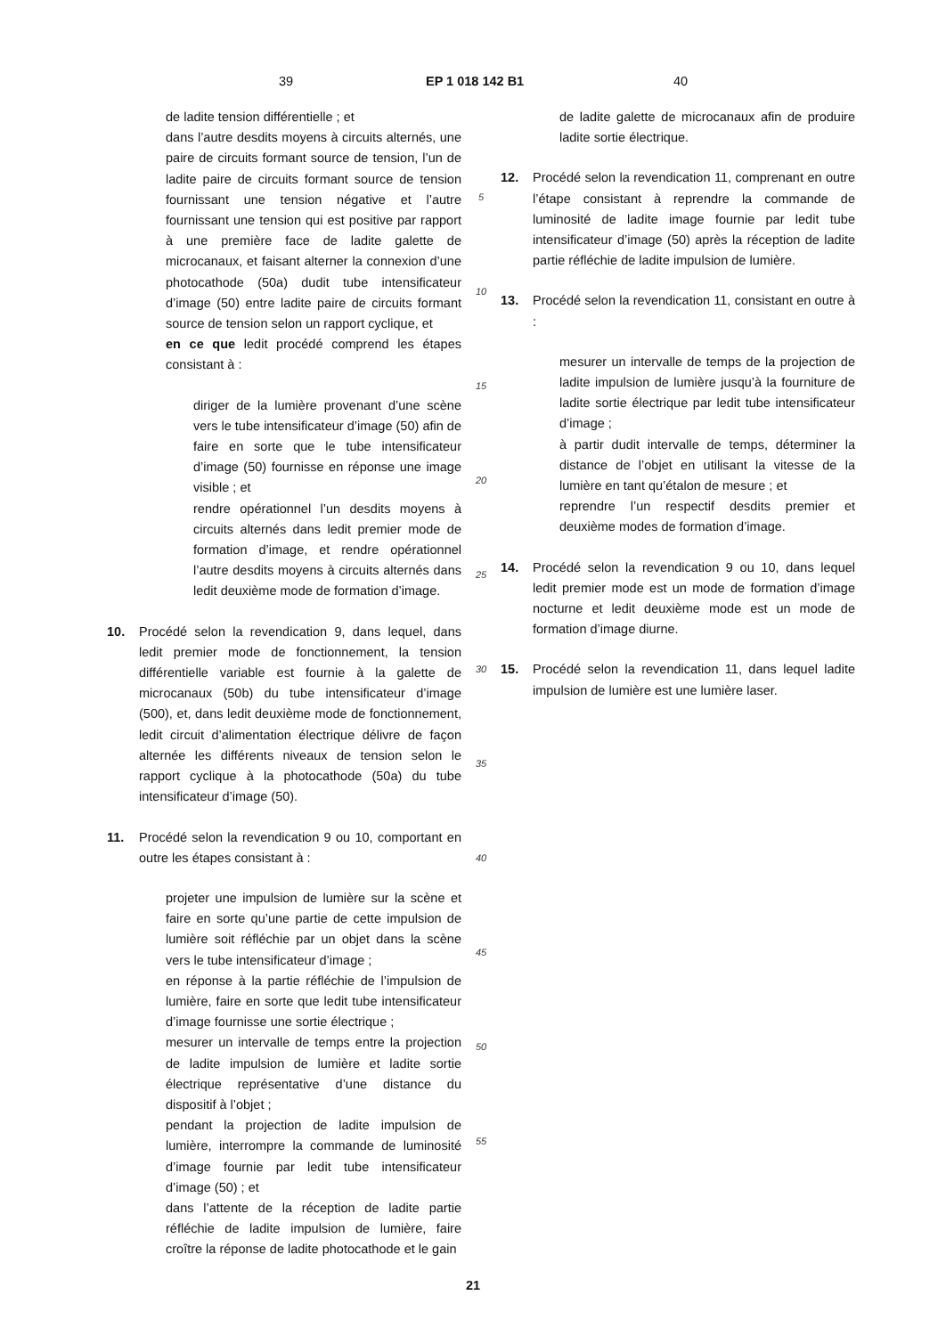39 EP 1 018 142 B1 40
de ladite tension différentielle ; et
dans l’autre desdits moyens à circuits alternés, une paire de circuits formant source de tension, l’un de ladite paire de circuits formant source de tension fournissant une tension négative et l’autre fournissant une tension qui est positive par rapport à une première face de ladite galette de microcanaux, et faisant alterner la connexion d’une photocathode (50a) dudit tube intensificateur d’image (50) entre ladite paire de circuits formant source de tension selon un rapport cyclique, et
en ce que ledit procédé comprend les étapes consistant à :
diriger de la lumière provenant d’une scène vers le tube intensificateur d’image (50) afin de faire en sorte que le tube intensificateur d’image (50) fournisse en réponse une image visible ; et
rendre opérationnel l’un desdits moyens à circuits alternés dans ledit premier mode de formation d’image, et rendre opérationnel l’autre desdits moyens à circuits alternés dans ledit deuxième mode de formation d’image.
10. Procédé selon la revendication 9, dans lequel, dans ledit premier mode de fonctionnement, la tension différentielle variable est fournie à la galette de microcanaux (50b) du tube intensificateur d’image (500), et, dans ledit deuxième mode de fonctionnement, ledit circuit d’alimentation électrique délivre de façon alternée les différents niveaux de tension selon le rapport cyclique à la photocathode (50a) du tube intensificateur d’image (50).
11. Procédé selon la revendication 9 ou 10, comportant en outre les étapes consistant à :
projeter une impulsion de lumière sur la scène et faire en sorte qu’une partie de cette impulsion de lumière soit réfléchie par un objet dans la scène vers le tube intensificateur d’image ;
en réponse à la partie réfléchie de l’impulsion de lumière, faire en sorte que ledit tube intensificateur d’image fournisse une sortie électrique ;
mesurer un intervalle de temps entre la projection de ladite impulsion de lumière et ladite sortie électrique représentative d’une distance du dispositif à l’objet ;
pendant la projection de ladite impulsion de lumière, interrompre la commande de luminosité d’image fournie par ledit tube intensificateur d’image (50) ; et
dans l’attente de la réception de ladite partie réfléchie de ladite impulsion de lumière, faire croître la réponse de ladite photocathode et le gain
5
10
15
20
25
30
35
40
45
50
55
de ladite galette de microcanaux afin de produire ladite sortie électrique.
12. Procédé selon la revendication 11, comprenant en outre l’étape consistant à reprendre la commande de luminosité de ladite image fournie par ledit tube intensificateur d’image (50) après la réception de ladite partie réfléchie de ladite impulsion de lumière.
13. Procédé selon la revendication 11, consistant en outre à :
mesurer un intervalle de temps de la projection de ladite impulsion de lumière jusqu’à la fourniture de ladite sortie électrique par ledit tube intensificateur d’image ;
à partir dudit intervalle de temps, déterminer la distance de l’objet en utilisant la vitesse de la lumière en tant qu’étalon de mesure ; et
reprendre l’un respectif desdits premier et deuxième modes de formation d’image.
14. Procédé selon la revendication 9 ou 10, dans lequel ledit premier mode est un mode de formation d’image nocturne et ledit deuxième mode est un mode de formation d’image diurne.
15. Procédé selon la revendication 11, dans lequel ladite impulsion de lumière est une lumière laser.
21